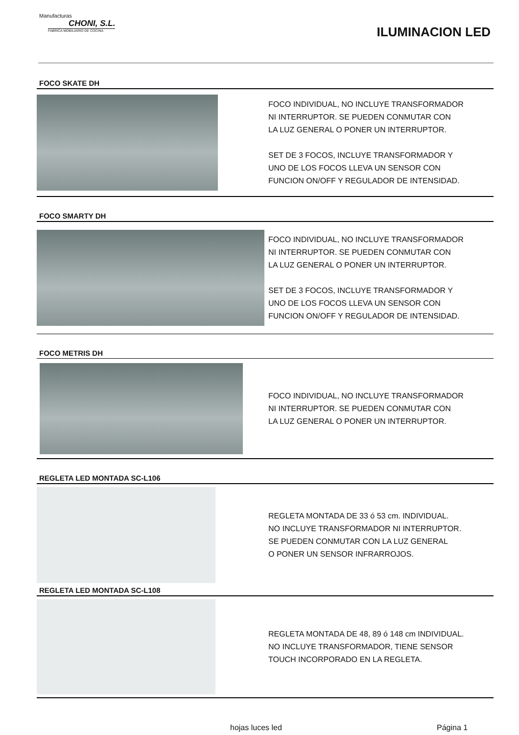Manufacturas
CHONI, S.L.
FABRICA MOBILIARIO DE COCINA
ILUMINACION LED
FOCO SKATE DH
FOCO INDIVIDUAL, NO INCLUYE TRANSFORMADOR
NI INTERRUPTOR. SE PUEDEN CONMUTAR CON
LA LUZ GENERAL O PONER UN INTERRUPTOR.
SET DE 3 FOCOS, INCLUYE TRANSFORMADOR Y
UNO DE LOS FOCOS LLEVA UN SENSOR CON
FUNCION ON/OFF Y REGULADOR DE INTENSIDAD.
FOCO SMARTY DH
FOCO INDIVIDUAL, NO INCLUYE TRANSFORMADOR
NI INTERRUPTOR. SE PUEDEN CONMUTAR CON
LA LUZ GENERAL O PONER UN INTERRUPTOR.
SET DE 3 FOCOS, INCLUYE TRANSFORMADOR Y
UNO DE LOS FOCOS LLEVA UN SENSOR CON
FUNCION ON/OFF Y REGULADOR DE INTENSIDAD.
FOCO METRIS DH
FOCO INDIVIDUAL, NO INCLUYE TRANSFORMADOR
NI INTERRUPTOR. SE PUEDEN CONMUTAR CON
LA LUZ GENERAL O PONER UN INTERRUPTOR.
REGLETA LED MONTADA SC-L106
REGLETA MONTADA DE 33 ó 53 cm. INDIVIDUAL.
NO INCLUYE TRANSFORMADOR NI INTERRUPTOR.
SE PUEDEN CONMUTAR CON LA LUZ GENERAL
O PONER UN SENSOR INFRARROJOS.
REGLETA LED MONTADA SC-L108
REGLETA MONTADA DE 48, 89 ó 148 cm INDIVIDUAL.
NO INCLUYE TRANSFORMADOR, TIENE SENSOR
TOUCH INCORPORADO EN LA REGLETA.
hojas luces led Página 1